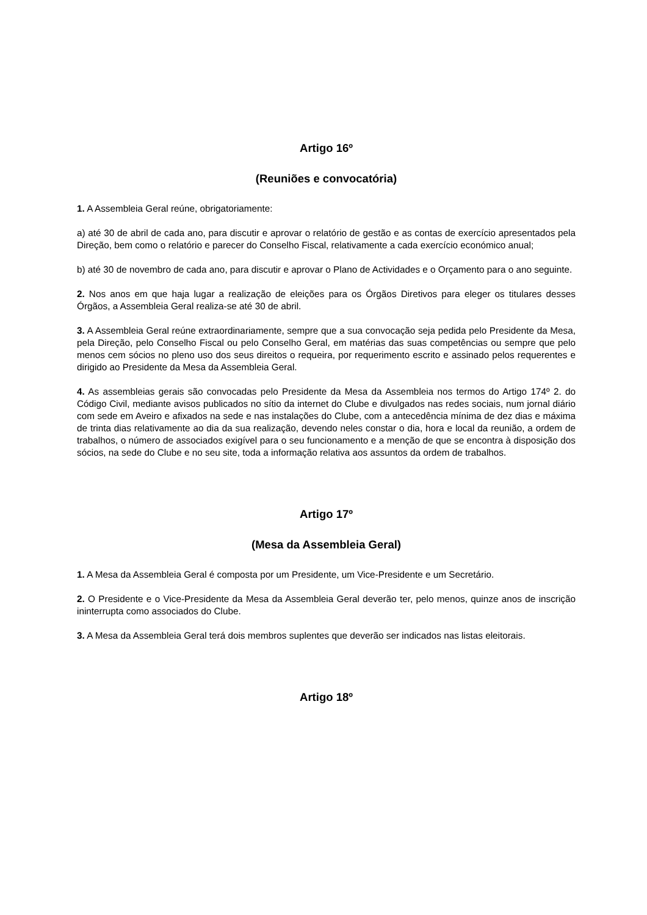Artigo 16º
(Reuniões e convocatória)
1. A Assembleia Geral reúne, obrigatoriamente:
a) até 30 de abril de cada ano, para discutir e aprovar o relatório de gestão e as contas de exercício apresentados pela Direção, bem como o relatório e parecer do Conselho Fiscal, relativamente a cada exercício económico anual;
b) até 30 de novembro de cada ano, para discutir e aprovar o Plano de Actividades e o Orçamento para o ano seguinte.
2. Nos anos em que haja lugar a realização de eleições para os Órgãos Diretivos para eleger os titulares desses Órgãos, a Assembleia Geral realiza-se até 30 de abril.
3. A Assembleia Geral reúne extraordinariamente, sempre que a sua convocação seja pedida pelo Presidente da Mesa, pela Direção, pelo Conselho Fiscal ou pelo Conselho Geral, em matérias das suas competências ou sempre que pelo menos cem sócios no pleno uso dos seus direitos o requeira, por requerimento escrito e assinado pelos requerentes e dirigido ao Presidente da Mesa da Assembleia Geral.
4. As assembleias gerais são convocadas pelo Presidente da Mesa da Assembleia nos termos do Artigo 174º 2. do Código Civil, mediante avisos publicados no sítio da internet do Clube e divulgados nas redes sociais, num jornal diário com sede em Aveiro e afixados na sede e nas instalações do Clube, com a antecedência mínima de dez dias e máxima de trinta dias relativamente ao dia da sua realização, devendo neles constar o dia, hora e local da reunião, a ordem de trabalhos, o número de associados exigível para o seu funcionamento e a menção de que se encontra à disposição dos sócios, na sede do Clube e no seu site, toda a informação relativa aos assuntos da ordem de trabalhos.
Artigo 17º
(Mesa da Assembleia Geral)
1. A Mesa da Assembleia Geral é composta por um Presidente, um Vice-Presidente e um Secretário.
2. O Presidente e o Vice-Presidente da Mesa da Assembleia Geral deverão ter, pelo menos, quinze anos de inscrição ininterrupta como associados do Clube.
3. A Mesa da Assembleia Geral terá dois membros suplentes que deverão ser indicados nas listas eleitorais.
Artigo 18º